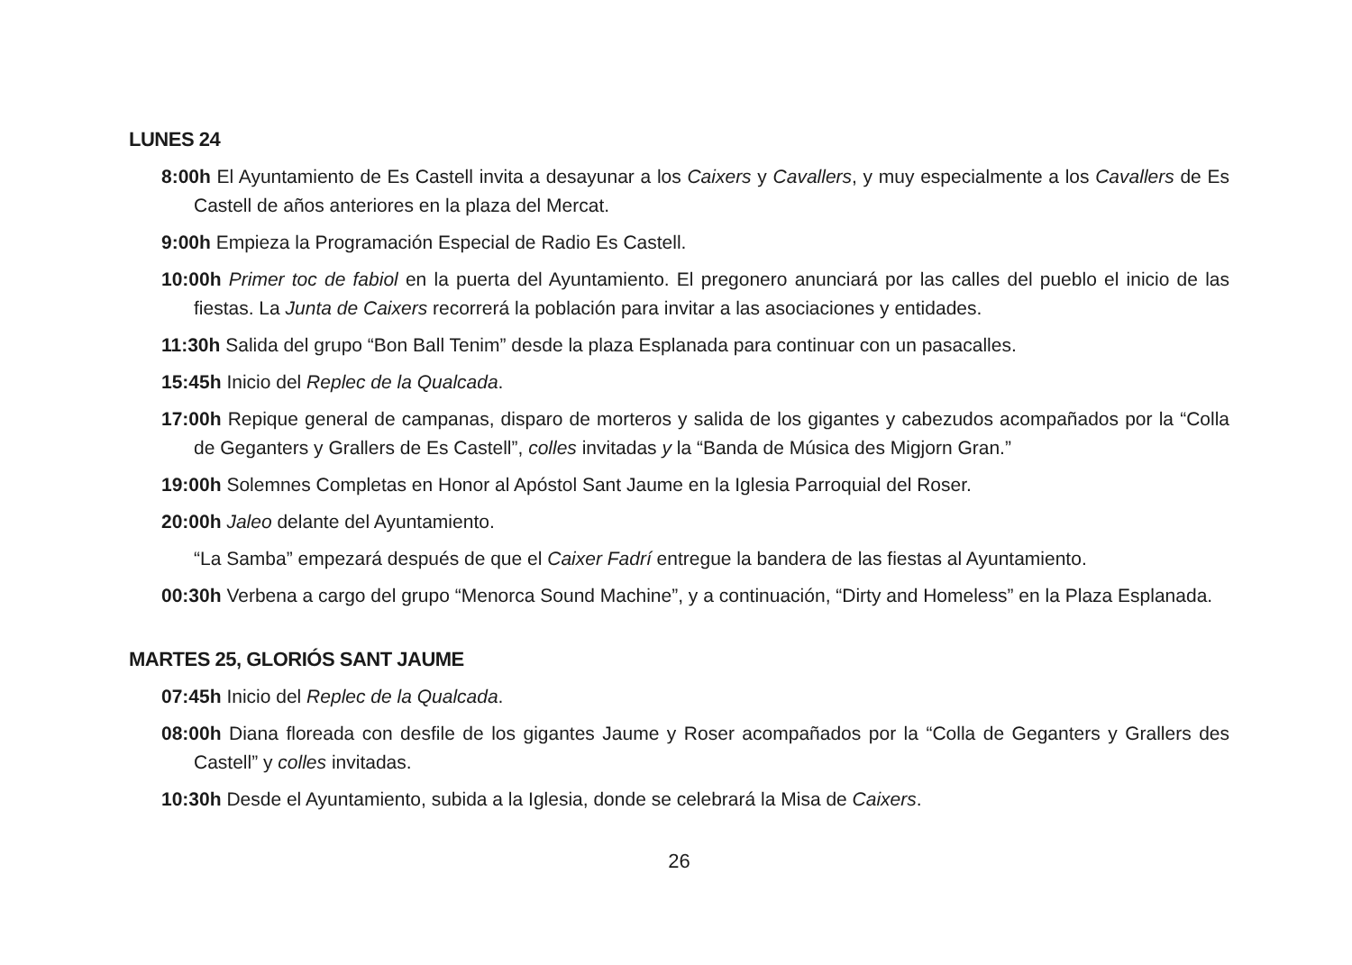LUNES 24
8:00h El Ayuntamiento de Es Castell invita a desayunar a los Caixers y Cavallers, y muy especialmente a los Cavallers de Es Castell de años anteriores en la plaza del Mercat.
9:00h Empieza la Programación Especial de Radio Es Castell.
10:00h Primer toc de fabiol en la puerta del Ayuntamiento. El pregonero anunciará por las calles del pueblo el inicio de las fiestas. La Junta de Caixers recorrerá la población para invitar a las asociaciones y entidades.
11:30h Salida del grupo “Bon Ball Tenim” desde la plaza Esplanada para continuar con un pasacalles.
15:45h Inicio del Replec de la Qualcada.
17:00h Repique general de campanas, disparo de morteros y salida de los gigantes y cabezudos acompañados por la “Colla de Geganters y Grallers de Es Castell”, colles invitadas y la “Banda de Música des Migjorn Gran.”
19:00h Solemnes Completas en Honor al Apóstol Sant Jaume en la Iglesia Parroquial del Roser.
20:00h Jaleo delante del Ayuntamiento.
“La Samba” empezará después de que el Caixer Fadrí entregue la bandera de las fiestas al Ayuntamiento.
00:30h Verbena a cargo del grupo “Menorca Sound Machine”, y a continuación, “Dirty and Homeless” en la Plaza Esplanada.
MARTES 25, GLORIÓS SANT JAUME
07:45h Inicio del Replec de la Qualcada.
08:00h Diana floreada con desfile de los gigantes Jaume y Roser acompañados por la “Colla de Geganters y Grallers des Castell” y colles invitadas.
10:30h Desde el Ayuntamiento, subida a la Iglesia, donde se celebrará la Misa de Caixers.
26